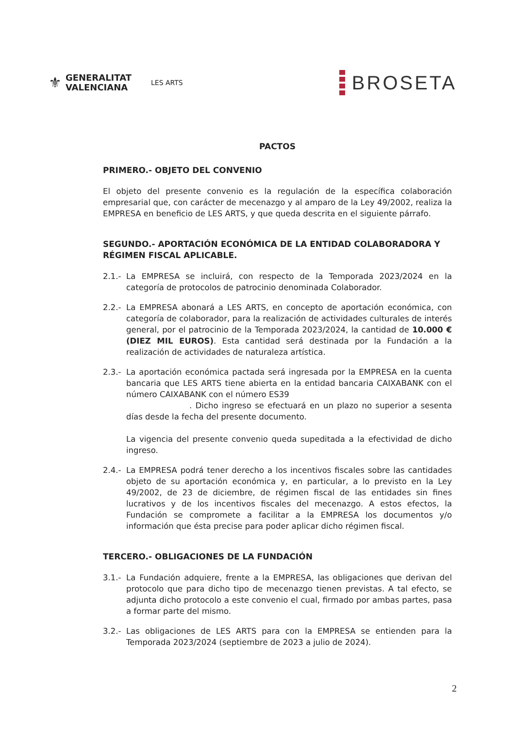⚜
GENERALITAT
VALENCIANA
LES ARTS
BROSETA
PACTOS
PRIMERO.- OBJETO DEL CONVENIO
El objeto del presente convenio es la regulación de la específica colaboración empresarial que, con carácter de mecenazgo y al amparo de la Ley 49/2002, realiza la EMPRESA en beneficio de LES ARTS, y que queda descrita en el siguiente párrafo.
SEGUNDO.- APORTACIÓN ECONÓMICA DE LA ENTIDAD COLABORADORA Y RÉGIMEN FISCAL APLICABLE.
2.1.-
La EMPRESA se incluirá, con respecto de la Temporada 2023/2024 en la categoría de protocolos de patrocinio denominada Colaborador.
2.2.-
La EMPRESA abonará a LES ARTS, en concepto de aportación económica, con categoría de colaborador, para la realización de actividades culturales de interés general, por el patrocinio de la Temporada 2023/2024, la cantidad de 10.000 € (DIEZ MIL EUROS). Esta cantidad será destinada por la Fundación a la realización de actividades de naturaleza artística.
2.3.-
La aportación económica pactada será ingresada por la EMPRESA en la cuenta bancaria que LES ARTS tiene abierta en la entidad bancaria CAIXABANK con el número CAIXABANK con el número ES39
. Dicho ingreso se efectuará en un plazo no superior a sesenta días desde la fecha del presente documento.
La vigencia del presente convenio queda supeditada a la efectividad de dicho ingreso.
2.4.-
La EMPRESA podrá tener derecho a los incentivos fiscales sobre las cantidades objeto de su aportación económica y, en particular, a lo previsto en la Ley 49/2002, de 23 de diciembre, de régimen fiscal de las entidades sin fines lucrativos y de los incentivos fiscales del mecenazgo. A estos efectos, la Fundación se compromete a facilitar a la EMPRESA los documentos y/o información que ésta precise para poder aplicar dicho régimen fiscal.
TERCERO.- OBLIGACIONES DE LA FUNDACIÓN
3.1.-
La Fundación adquiere, frente a la EMPRESA, las obligaciones que derivan del protocolo que para dicho tipo de mecenazgo tienen previstas. A tal efecto, se adjunta dicho protocolo a este convenio el cual, firmado por ambas partes, pasa a formar parte del mismo.
3.2.-
Las obligaciones de LES ARTS para con la EMPRESA se entienden para la Temporada 2023/2024 (septiembre de 2023 a julio de 2024).
2